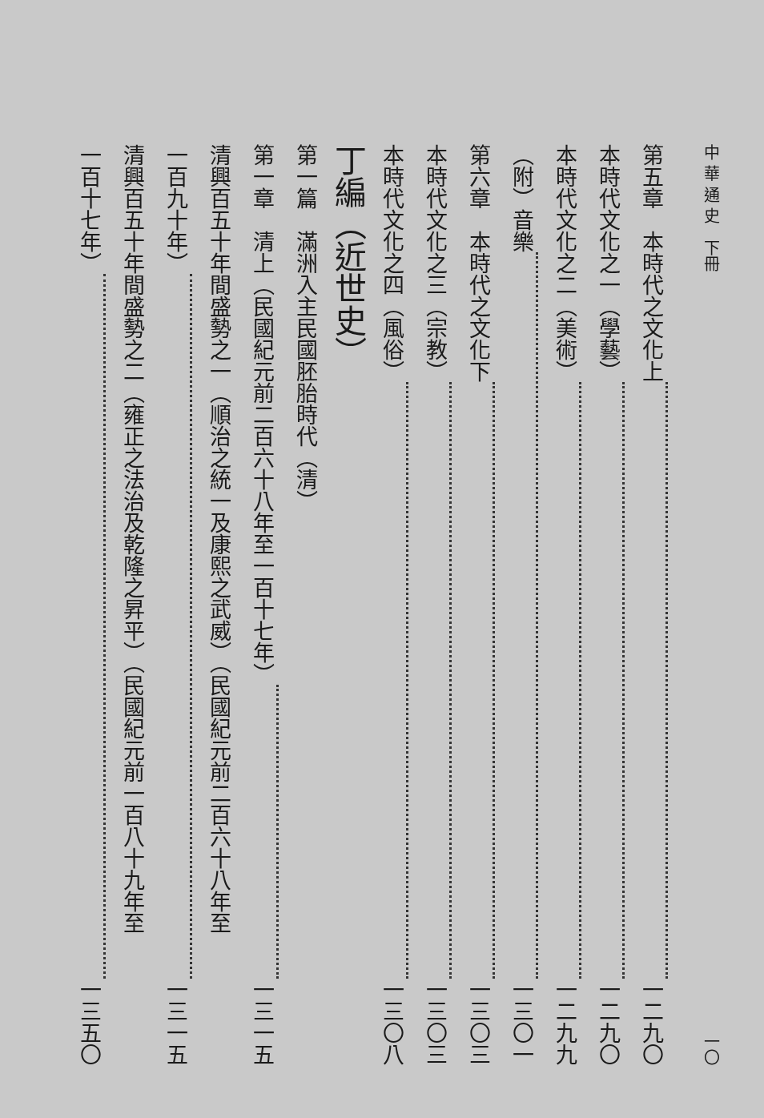中 華 通 史　下冊 一〇
第五章　本時代之文化上 一二九〇
本時代文化之一（學藝） 一二九〇
本時代文化之二（美術） 一二九九
（附）音樂 一三〇一
第六章　本時代之文化下 一三〇三
本時代文化之三（宗教） 一三〇三
本時代文化之四（風俗） 一三〇八
丁編（近世史）
第一篇　滿洲入主民國胚胎時代（清）
第一章　清上（民國紀元前二百六十八年至一百十七年） 一三一五
清興百五十年間盛勢之一（順治之統一及康熙之武威）（民國紀元前二百六十八年至
一百九十年） 一三一五
清興百五十年間盛勢之二（雍正之法治及乾隆之昇平）（民國紀元前一百八十九年至
一百十七年） 一三五〇